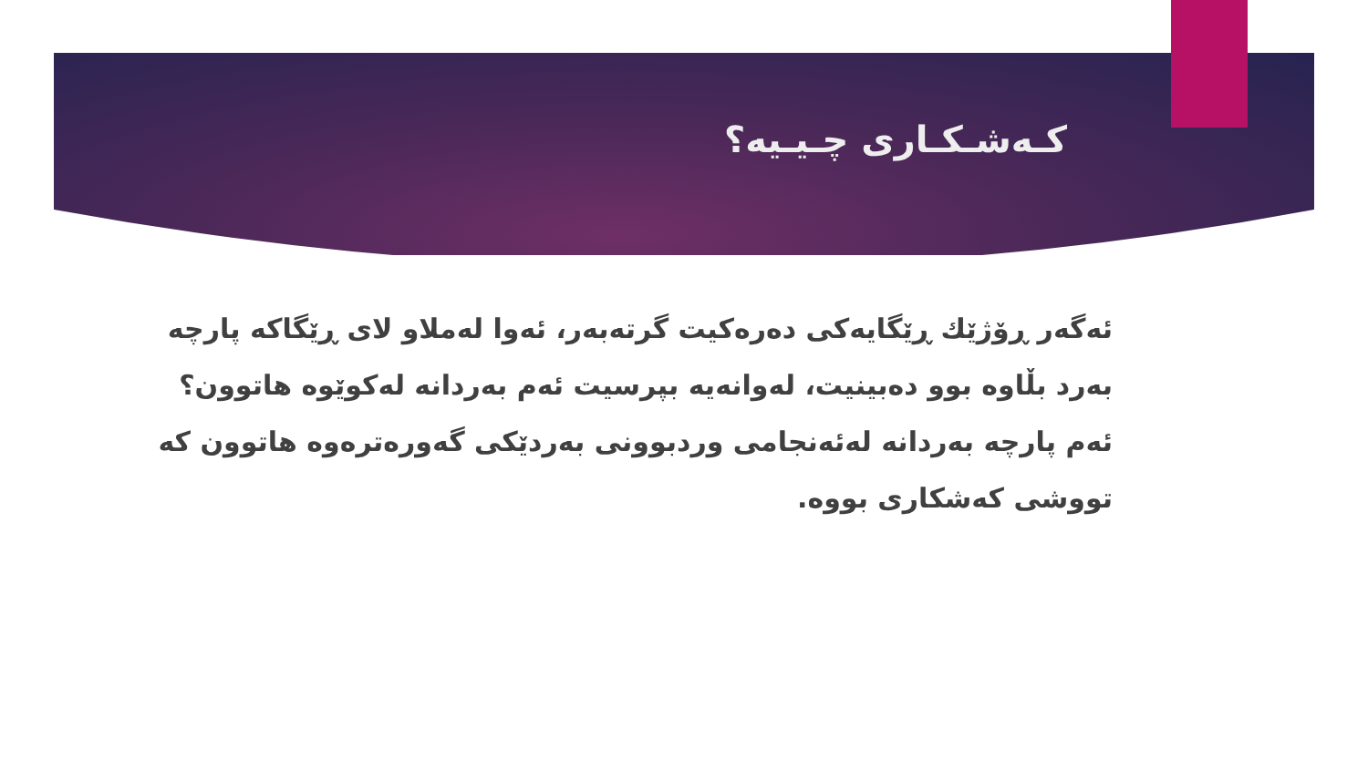کـەشـکـاری چـیـیە؟
ئەگەر ڕۆژێك ڕێگایەکی دەرەکیت گرتەبەر، ئەوا لەملاو لای ڕێگاکە پارچە بەرد بڵاوە بوو دەبینیت، لەوانەیە بپرسیت ئەم بەردانە لەکوێوە هاتوون؟ ئەم پارچە بەردانە لەئەنجامی وردبوونی بەردێکی گەورەترەوە هاتوون کە تووشی کەشکاری بووە.